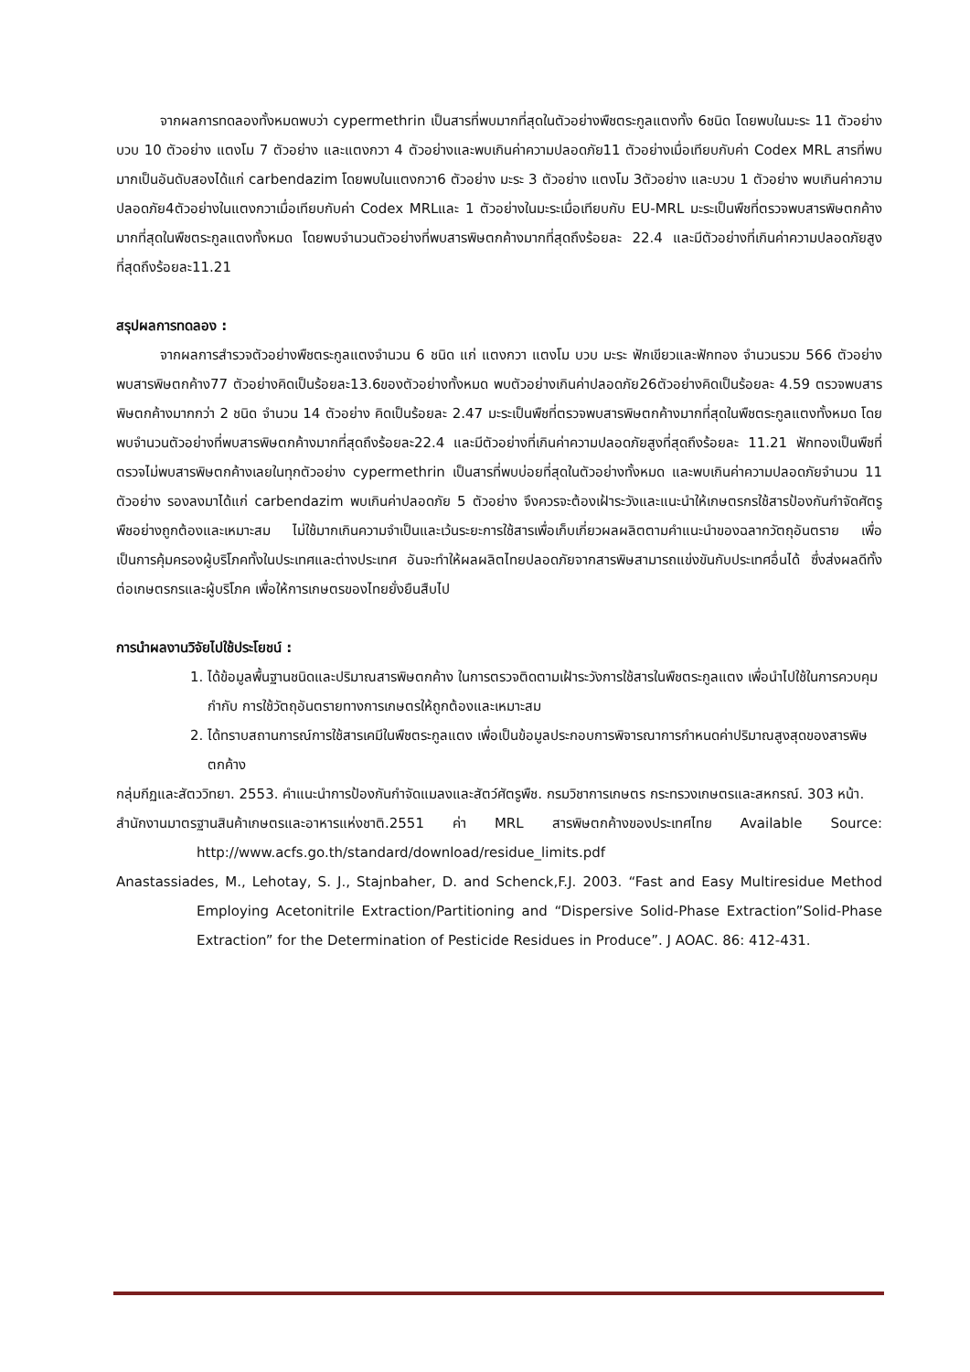จากผลการทดลองทั้งหมดพบว่า cypermethrin เป็นสารที่พบมากที่สุดในตัวอย่างพืชตระกูลแตงทั้ง 6ชนิด โดยพบในมะระ 11 ตัวอย่าง บวบ 10 ตัวอย่าง แตงโม 7 ตัวอย่าง และแตงกวา 4 ตัวอย่างและพบเกินค่าความปลอดภัย11 ตัวอย่างเมื่อเทียบกับค่า Codex MRL สารที่พบมากเป็นอันดับสองได้แก่ carbendazim โดยพบในแตงกวา6 ตัวอย่าง มะระ 3 ตัวอย่าง แตงโม 3ตัวอย่าง และบวบ 1 ตัวอย่าง พบเกินค่าความปลอดภัย4ตัวอย่างในแตงกวาเมื่อเทียบกับค่า Codex MRLและ 1 ตัวอย่างในมะระเมื่อเทียบกับ EU-MRL มะระเป็นพืชที่ตรวจพบสารพิษตกค้างมากที่สุดในพืชตระกูลแตงทั้งหมด โดยพบจำนวนตัวอย่างที่พบสารพิษตกค้างมากที่สุดถึงร้อยละ 22.4 และมีตัวอย่างที่เกินค่าความปลอดภัยสูงที่สุดถึงร้อยละ11.21
สรุปผลการทดลอง :
จากผลการสำรวจตัวอย่างพืชตระกูลแตงจำนวน 6 ชนิด แก่ แตงกวา แตงโม บวบ มะระ ฟักเขียวและฟักทอง จำนวนรวม 566 ตัวอย่าง พบสารพิษตกค้าง77 ตัวอย่างคิดเป็นร้อยละ13.6ของตัวอย่างทั้งหมด พบตัวอย่างเกินค่าปลอดภัย26ตัวอย่างคิดเป็นร้อยละ 4.59 ตรวจพบสารพิษตกค้างมากกว่า 2 ชนิด จำนวน 14 ตัวอย่าง คิดเป็นร้อยละ 2.47 มะระเป็นพืชที่ตรวจพบสารพิษตกค้างมากที่สุดในพืชตระกูลแตงทั้งหมด โดยพบจำนวนตัวอย่างที่พบสารพิษตกค้างมากที่สุดถึงร้อยละ22.4 และมีตัวอย่างที่เกินค่าความปลอดภัยสูงที่สุดถึงร้อยละ 11.21 ฟักทองเป็นพืชที่ตรวจไม่พบสารพิษตกค้างเลยในทุกตัวอย่าง cypermethrin เป็นสารที่พบบ่อยที่สุดในตัวอย่างทั้งหมด และพบเกินค่าความปลอดภัยจำนวน 11 ตัวอย่าง รองลงมาได้แก่ carbendazim พบเกินค่าปลอดภัย 5 ตัวอย่าง จึงควรจะต้องเฝ้าระวังและแนะนำให้เกษตรกรใช้สารป้องกันกำจัดศัตรูพืชอย่างถูกต้องและเหมาะสม ไม่ใช้มากเกินความจำเป็นและเว้นระยะการใช้สารเพื่อเก็บเกี่ยวผลผลิตตามคำแนะนำของฉลากวัตถุอันตราย เพื่อเป็นการคุ้มครองผู้บริโภคทั้งในประเทศและต่างประเทศ อันจะทำให้ผลผลิตไทยปลอดภัยจากสารพิษสามารถแข่งขันกับประเทศอื่นได้ ซึ่งส่งผลดีทั้งต่อเกษตรกรและผู้บริโภค เพื่อให้การเกษตรของไทยยั่งยืนสืบไป
การนำผลงานวิจัยไปใช้ประโยชน์ :
1. ได้ข้อมูลพื้นฐานชนิดและปริมาณสารพิษตกค้าง ในการตรวจติดตามเฝ้าระวังการใช้สารในพืชตระกูลแตง เพื่อนำไปใช้ในการควบคุม กำกับ การใช้วัตถุอันตรายทางการเกษตรให้ถูกต้องและเหมาะสม
2. ได้ทราบสถานการณ์การใช้สารเคมีในพืชตระกูลแตง เพื่อเป็นข้อมูลประกอบการพิจารณาการกำหนดค่าปริมาณสูงสุดของสารพิษตกค้าง
กลุ่มกีฏและสัตววิทยา. 2553. คำแนะนำการป้องกันกำจัดแมลงและสัตว์ศัตรูพืช. กรมวิชาการเกษตร กระทรวงเกษตรและสหกรณ์. 303 หน้า.
สำนักงานมาตรฐานสินค้าเกษตรและอาหารแห่งชาติ.2551 ค่า MRL สารพิษตกค้างของประเทศไทย Available Source: http://www.acfs.go.th/standard/download/residue_limits.pdf
Anastassiades, M., Lehotay, S. J., Stajnbaher, D. and Schenck,F.J. 2003. “Fast and Easy Multiresidue Method Employing Acetonitrile Extraction/Partitioning and “Dispersive Solid-Phase Extraction”Solid-Phase Extraction” for the Determination of Pesticide Residues in Produce”. J AOAC. 86: 412-431.